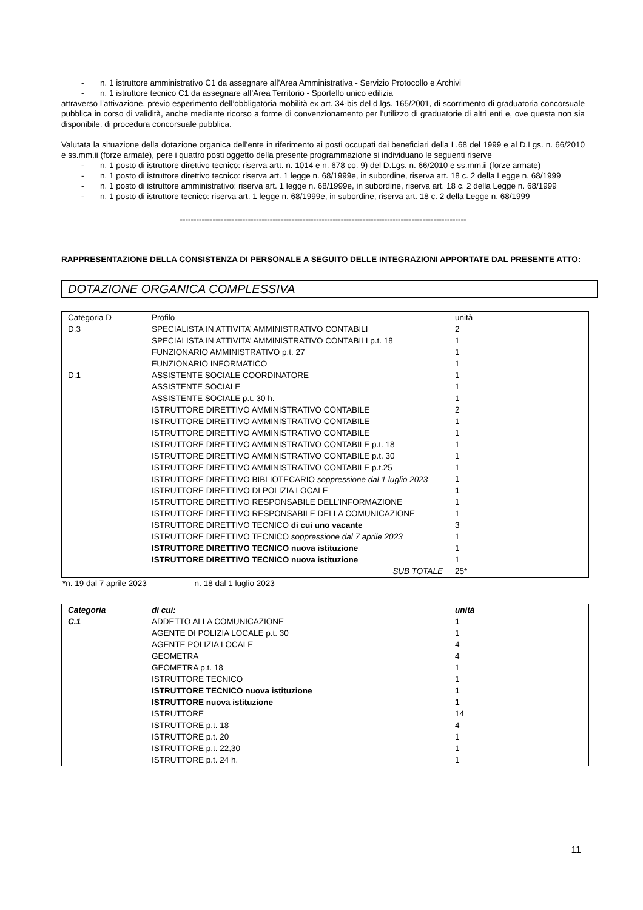- n. 1 istruttore amministrativo C1 da assegnare all’Area Amministrativa - Servizio Protocollo e Archivi
- n. 1 istruttore tecnico C1 da assegnare all’Area Territorio - Sportello unico edilizia
attraverso l’attivazione, previo esperimento dell’obbligatoria mobilità ex art. 34-bis del d.lgs. 165/2001, di scorrimento di graduatoria concorsuale pubblica in corso di validità, anche mediante ricorso a forme di convenzionamento per l’utilizzo di graduatorie di altri enti e, ove questa non sia disponibile, di procedura concorsuale pubblica.
Valutata la situazione della dotazione organica dell’ente in riferimento ai posti occupati dai beneficiari della L.68 del 1999 e al D.Lgs. n. 66/2010 e ss.mm.ii (forze armate), pere i quattro posti oggetto della presente programmazione si individuano le seguenti riserve
- n. 1 posto di istruttore direttivo tecnico: riserva artt. n. 1014 e n. 678 co. 9) del D.Lgs. n. 66/2010 e ss.mm.ii (forze armate)
- n. 1 posto di istruttore direttivo tecnico: riserva art. 1 legge n. 68/1999e, in subordine, riserva art. 18 c. 2 della Legge n. 68/1999
- n. 1 posto di istruttore amministrativo: riserva art. 1 legge n. 68/1999e, in subordine, riserva art. 18 c. 2 della Legge n. 68/1999
- n. 1 posto di istruttore tecnico: riserva art. 1 legge n. 68/1999e, in subordine, riserva art. 18 c. 2 della Legge n. 68/1999
---------------------------------------------------------------------------------------------------------
RAPPRESENTAZIONE DELLA CONSISTENZA DI PERSONALE A SEGUITO DELLE INTEGRAZIONI APPORTATE DAL PRESENTE ATTO:
DOTAZIONE ORGANICA COMPLESSIVA
| Categoria D | Profilo | unità |
| --- | --- | --- |
| D.3 | SPECIALISTA IN ATTIVITA’ AMMINISTRATIVO CONTABILI | 2 |
| | SPECIALISTA IN ATTIVITA’ AMMINISTRATIVO CONTABILI p.t. 18 | 1 |
| | FUNZIONARIO AMMINISTRATIVO p.t. 27 | 1 |
| | FUNZIONARIO INFORMATICO | 1 |
| D.1 | ASSISTENTE SOCIALE COORDINATORE | 1 |
| | ASSISTENTE SOCIALE | 1 |
| | ASSISTENTE SOCIALE p.t. 30 h. | 1 |
| | ISTRUTTORE DIRETTIVO AMMINISTRATIVO CONTABILE | 2 |
| | ISTRUTTORE DIRETTIVO AMMINISTRATIVO CONTABILE | 1 |
| | ISTRUTTORE DIRETTIVO AMMINISTRATIVO CONTABILE | 1 |
| | ISTRUTTORE DIRETTIVO AMMINISTRATIVO CONTABILE p.t. 18 | 1 |
| | ISTRUTTORE DIRETTIVO AMMINISTRATIVO CONTABILE p.t. 30 | 1 |
| | ISTRUTTORE DIRETTIVO AMMINISTRATIVO CONTABILE p.t.25 | 1 |
| | ISTRUTTORE DIRETTIVO BIBLIOTECARIO soppressione dal 1 luglio 2023 | 1 |
| | ISTRUTTORE DIRETTIVO DI POLIZIA LOCALE | 1 |
| | ISTRUTTORE DIRETTIVO RESPONSABILE DELL’INFORMAZIONE | 1 |
| | ISTRUTTORE DIRETTIVO RESPONSABILE DELLA COMUNICAZIONE | 1 |
| | ISTRUTTORE DIRETTIVO TECNICO di cui uno vacante | 3 |
| | ISTRUTTORE DIRETTIVO TECNICO soppressione dal 7 aprile 2023 | 1 |
| | ISTRUTTORE DIRETTIVO TECNICO nuova istituzione | 1 |
| | ISTRUTTORE DIRETTIVO TECNICO nuova istituzione | 1 |
| | SUB TOTALE | 25* |
*n. 19 dal 7 aprile 2023 n. 18 dal 1 luglio 2023
| Categoria | di cui: | unità |
| --- | --- | --- |
| C.1 | ADDETTO ALLA COMUNICAZIONE | 1 |
| | AGENTE DI POLIZIA LOCALE p.t. 30 | 1 |
| | AGENTE POLIZIA LOCALE | 4 |
| | GEOMETRA | 4 |
| | GEOMETRA p.t. 18 | 1 |
| | ISTRUTTORE TECNICO | 1 |
| | ISTRUTTORE TECNICO nuova istituzione | 1 |
| | ISTRUTTORE nuova istituzione | 1 |
| | ISTRUTTORE | 14 |
| | ISTRUTTORE p.t. 18 | 4 |
| | ISTRUTTORE p.t. 20 | 1 |
| | ISTRUTTORE p.t. 22,30 | 1 |
| | ISTRUTTORE p.t. 24 h. | 1 |
11